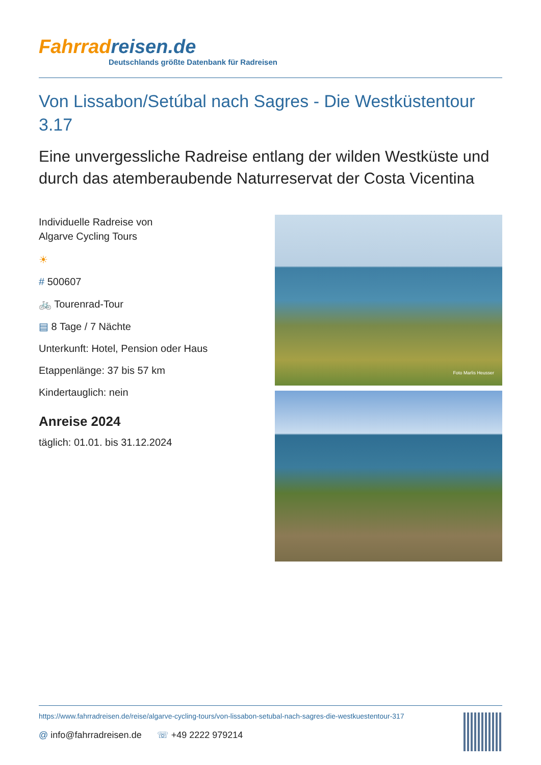Fahrradreisen.de
Deutschlands größte Datenbank für Radreisen
Von Lissabon/Setúbal nach Sagres - Die Westküstentour 3.17
Eine unvergessliche Radreise entlang der wilden Westküste und durch das atemberaubende Naturreservat der Costa Vicentina
Individuelle Radreise von
Algarve Cycling Tours
☀
# 500607
🚲 Tourenrad-Tour
▤ 8 Tage / 7 Nächte
Unterkunft: Hotel, Pension oder Haus
Etappenlänge: 37 bis 57 km
Kindertauglich: nein
Anreise 2024
täglich: 01.01. bis 31.12.2024
Foto Marlis Heusser
https://www.fahrradreisen.de/reise/algarve-cycling-tours/von-lissabon-setubal-nach-sagres-die-westkuestentour-317
@ info@fahrradreisen.de ☏ +49 2222 979214